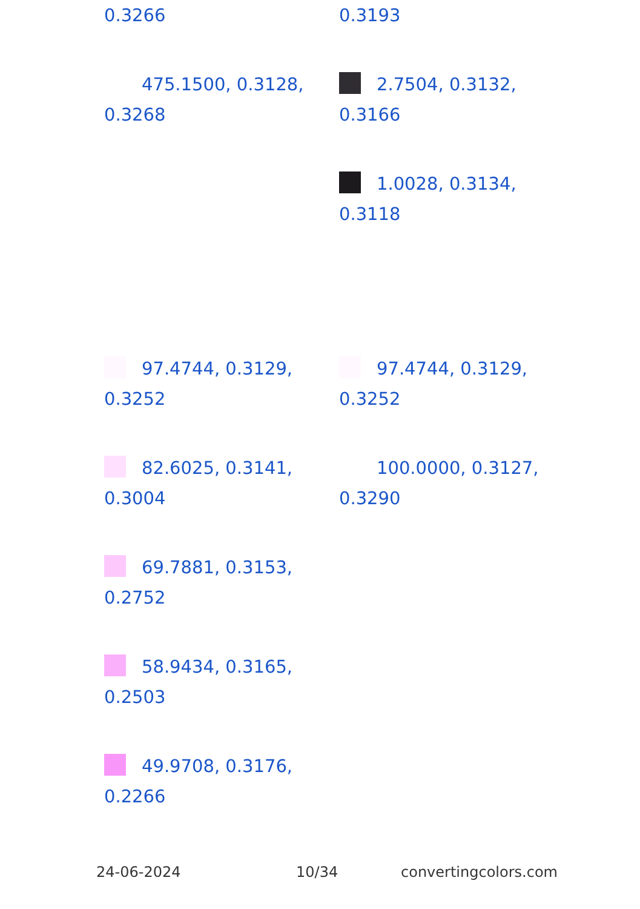0.3266 0.3193
475.1500, 0.3128, 0.3268
2.7504, 0.3132, 0.3166
1.0028, 0.3134, 0.3118
97.4744, 0.3129, 0.3252
97.4744, 0.3129, 0.3252
82.6025, 0.3141, 0.3004
100.0000, 0.3127, 0.3290
69.7881, 0.3153, 0.2752
58.9434, 0.3165, 0.2503
49.9708, 0.3176, 0.2266
24-06-2024 10/34 convertingcolors.com